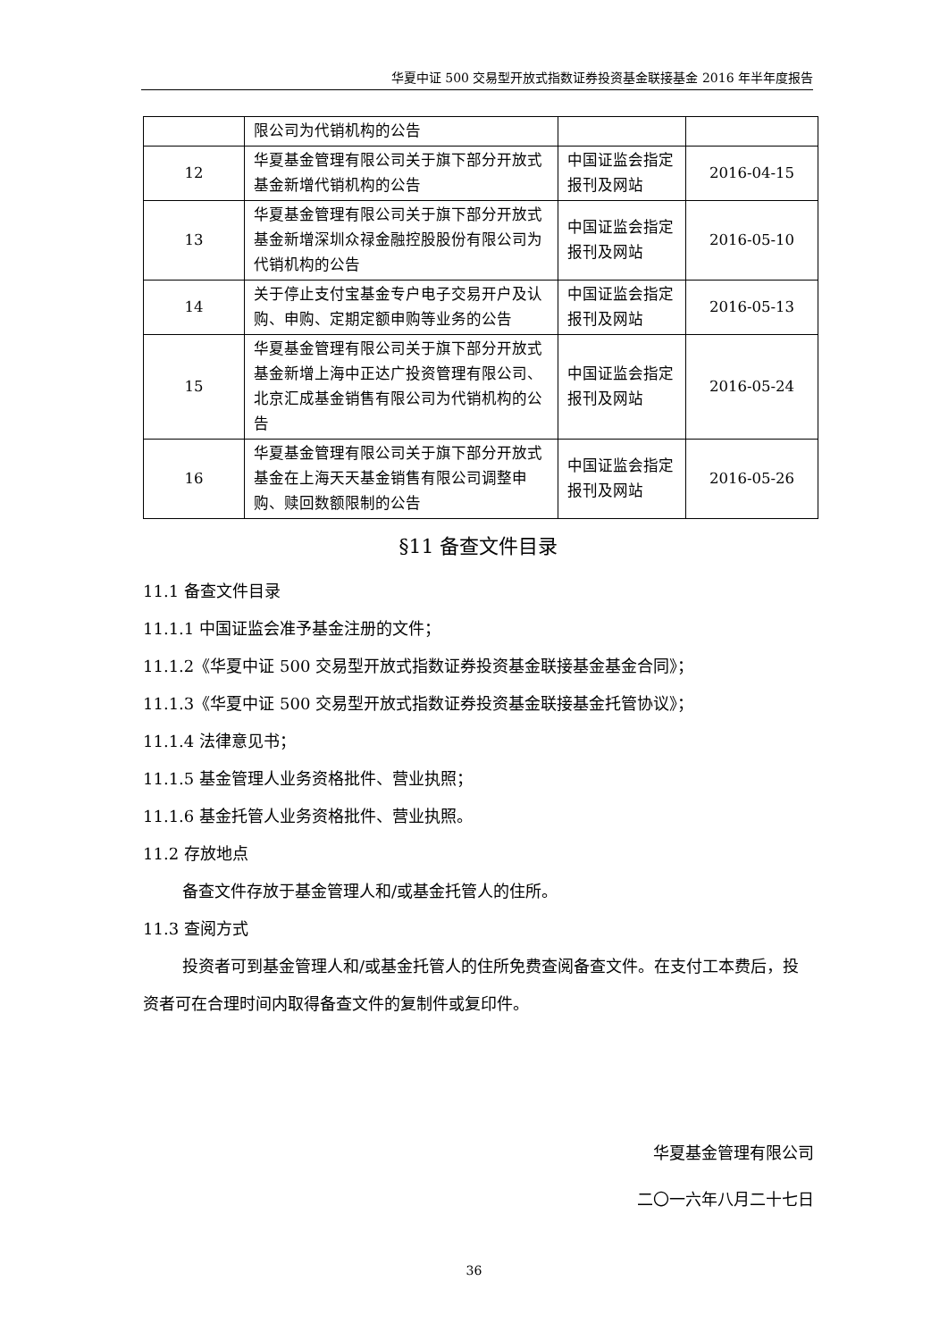华夏中证 500 交易型开放式指数证券投资基金联接基金 2016 年半年度报告
| | 限公司为代销机构的公告 | | |
| 12 | 华夏基金管理有限公司关于旗下部分开放式基金新增代销机构的公告 | 中国证监会指定报刊及网站 | 2016-04-15 |
| 13 | 华夏基金管理有限公司关于旗下部分开放式基金新增深圳众禄金融控股股份有限公司为代销机构的公告 | 中国证监会指定报刊及网站 | 2016-05-10 |
| 14 | 关于停止支付宝基金专户电子交易开户及认购、申购、定期定额申购等业务的公告 | 中国证监会指定报刊及网站 | 2016-05-13 |
| 15 | 华夏基金管理有限公司关于旗下部分开放式基金新增上海中正达广投资管理有限公司、北京汇成基金销售有限公司为代销机构的公告 | 中国证监会指定报刊及网站 | 2016-05-24 |
| 16 | 华夏基金管理有限公司关于旗下部分开放式基金在上海天天基金销售有限公司调整申购、赎回数额限制的公告 | 中国证监会指定报刊及网站 | 2016-05-26 |
§11 备查文件目录
11.1 备查文件目录
11.1.1 中国证监会准予基金注册的文件；
11.1.2《华夏中证 500 交易型开放式指数证券投资基金联接基金基金合同》；
11.1.3《华夏中证 500 交易型开放式指数证券投资基金联接基金托管协议》；
11.1.4 法律意见书；
11.1.5 基金管理人业务资格批件、营业执照；
11.1.6 基金托管人业务资格批件、营业执照。
11.2 存放地点
备查文件存放于基金管理人和/或基金托管人的住所。
11.3 查阅方式
投资者可到基金管理人和/或基金托管人的住所免费查阅备查文件。在支付工本费后，投资者可在合理时间内取得备查文件的复制件或复印件。
华夏基金管理有限公司
二〇一六年八月二十七日
36